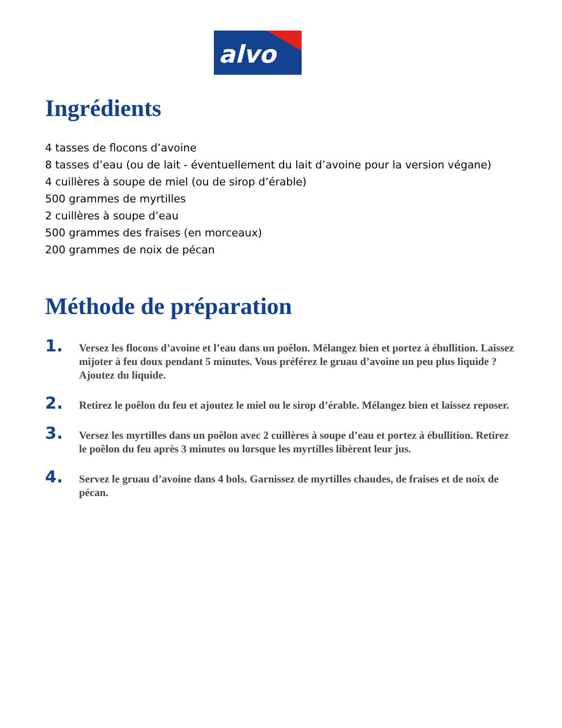alvo
Ingrédients
4 tasses de flocons d’avoine
8 tasses d’eau (ou de lait - éventuellement du lait d’avoine pour la version végane)
4 cuillères à soupe de miel (ou de sirop d’érable)
500 grammes de myrtilles
2 cuillères à soupe d’eau
500 grammes des fraises (en morceaux)
200 grammes de noix de pécan
Méthode de préparation
1.
Versez les flocons d’avoine et l’eau dans un poêlon. Mélangez bien et portez à ébullition. Laissez mijoter à feu doux pendant 5 minutes. Vous préférez le gruau d’avoine un peu plus liquide ? Ajoutez du liquide.
2.
Retirez le poêlon du feu et ajoutez le miel ou le sirop d’érable. Mélangez bien et laissez reposer.
3.
Versez les myrtilles dans un poêlon avec 2 cuillères à soupe d’eau et portez à ébullition. Retirez le poêlon du feu après 3 minutes ou lorsque les myrtilles libèrent leur jus.
4.
Servez le gruau d’avoine dans 4 bols. Garnissez de myrtilles chaudes, de fraises et de noix de pécan.